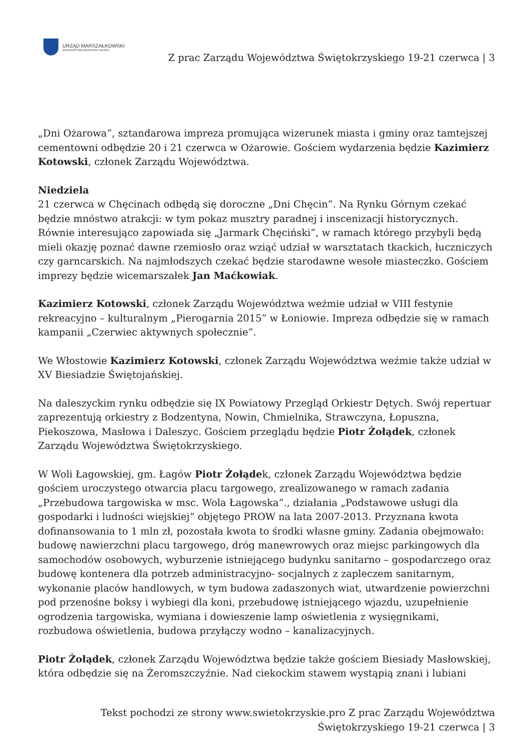URZĄD MARSZAŁKOWSKI
WOJEWÓDZTWA ŚWIĘTOKRZYSKIEGO
Z prac Zarządu Województwa Świętokrzyskiego 19-21 czerwca | 3
„Dni Ożarowa”, sztandarowa impreza promująca wizerunek miasta i gminy oraz tamtejszej cementowni odbędzie 20 i 21 czerwca w Ożarowie. Gościem wydarzenia będzie Kazimierz Kotowski, członek Zarządu Województwa.
Niedziela
21 czerwca w Chęcinach odbędą się doroczne „Dni Chęcin”. Na Rynku Górnym czekać będzie mnóstwo atrakcji: w tym pokaz musztry paradnej i inscenizacji historycznych. Równie interesująco zapowiada się „Jarmark Chęciński”, w ramach którego przybyli będą mieli okazję poznać dawne rzemiosło oraz wziąć udział w warsztatach tkackich, łuczniczych czy garncarskich. Na najmłodszych czekać będzie starodawne wesołe miasteczko. Gościem imprezy będzie wicemarszałek Jan Maćkowiak.
Kazimierz Kotowski, członek Zarządu Województwa weźmie udział w VIII festynie rekreacyjno – kulturalnym „Pierogarnia 2015” w Łoniowie. Impreza odbędzie się w ramach kampanii „Czerwiec aktywnych społecznie”.
We Włostowie Kazimierz Kotowski, członek Zarządu Województwa weźmie także udział w XV Biesiadzie Świętojańskiej.
Na daleszyckim rynku odbędzie się IX Powiatowy Przegląd Orkiestr Dętych. Swój repertuar zaprezentują orkiestry z Bodzentyna, Nowin, Chmielnika, Strawczyna, Łopuszna, Piekoszowa, Masłowa i Daleszyc. Gościem przeglądu będzie Piotr Żołądek, członek Zarządu Województwa Świętokrzyskiego.
W Woli Łagowskiej, gm. Łagów Piotr Żołądek, członek Zarządu Województwa będzie gościem uroczystego otwarcia placu targowego, zrealizowanego w ramach zadania „Przebudowa targowiska w msc. Wola Łagowska”., działania „Podstawowe usługi dla gospodarki i ludności wiejskiej” objętego PROW na lata 2007-2013. Przyznana kwota dofinansowania to 1 mln zł, pozostała kwota to środki własne gminy. Zadania obejmowało: budowę nawierzchni placu targowego, dróg manewrowych oraz miejsc parkingowych dla samochodów osobowych, wyburzenie istniejącego budynku sanitarno – gospodarczego oraz budowę kontenera dla potrzeb administracyjno- socjalnych z zapleczem sanitarnym, wykonanie placów handlowych, w tym budowa zadaszonych wiat, utwardzenie powierzchni pod przenośne boksy i wybiegi dla koni, przebudowę istniejącego wjazdu, uzupełnienie ogrodzenia targowiska, wymiana i dowieszenie lamp oświetlenia z wysięgnikami, rozbudowa oświetlenia, budowa przyłączy wodno – kanalizacyjnych.
Piotr Żołądek, członek Zarządu Województwa będzie także gościem Biesiady Masłowskiej, która odbędzie się na Żeromszczyźnie. Nad ciekockim stawem wystąpią znani i lubiani
Tekst pochodzi ze strony www.swietokrzyskie.pro Z prac Zarządu Województwa Świętokrzyskiego 19-21 czerwca | 3